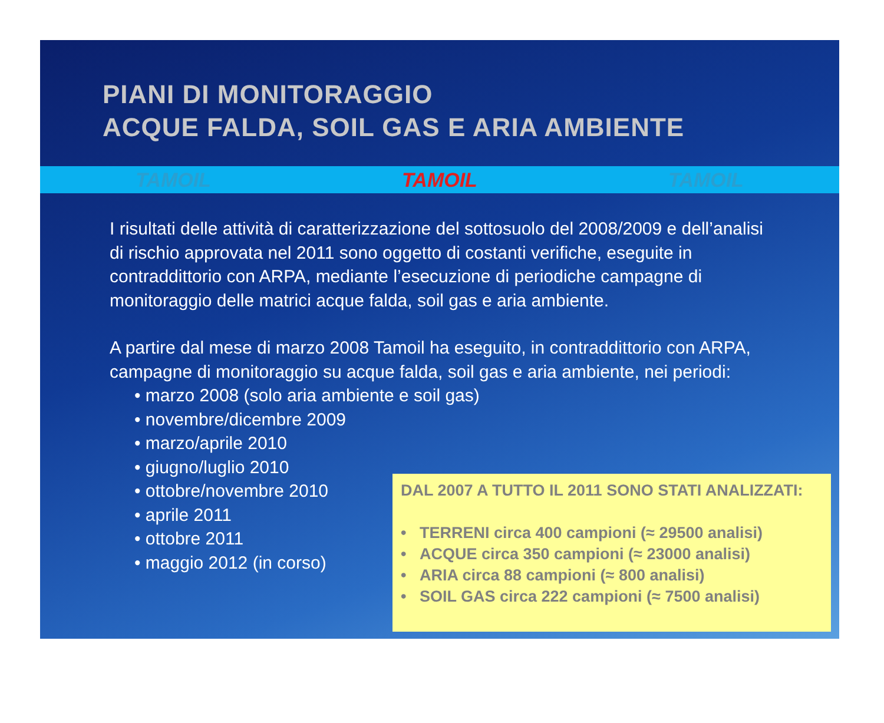PIANI DI MONITORAGGIO
ACQUE FALDA, SOIL GAS E ARIA AMBIENTE
TAMOIL TAMOIL TAMOIL
I risultati delle attività di caratterizzazione del sottosuolo del 2008/2009 e dell’analisi di rischio approvata nel 2011 sono oggetto di costanti verifiche, eseguite in contraddittorio con ARPA, mediante l’esecuzione di periodiche campagne di monitoraggio delle matrici acque falda, soil gas e aria ambiente.
A partire dal mese di marzo 2008 Tamoil ha eseguito, in contraddittorio con ARPA, campagne di monitoraggio su acque falda, soil gas e aria ambiente, nei periodi:
• marzo 2008 (solo aria ambiente e soil gas)
• novembre/dicembre 2009
• marzo/aprile 2010
• giugno/luglio 2010
• ottobre/novembre 2010
• aprile 2011
• ottobre 2011
• maggio 2012 (in corso)
DAL 2007 A TUTTO IL 2011 SONO STATI ANALIZZATI:
• TERRENI circa 400 campioni (≈ 29500 analisi)
• ACQUE circa 350 campioni (≈ 23000 analisi)
• ARIA circa 88 campioni (≈ 800 analisi)
• SOIL GAS circa 222 campioni (≈ 7500 analisi)